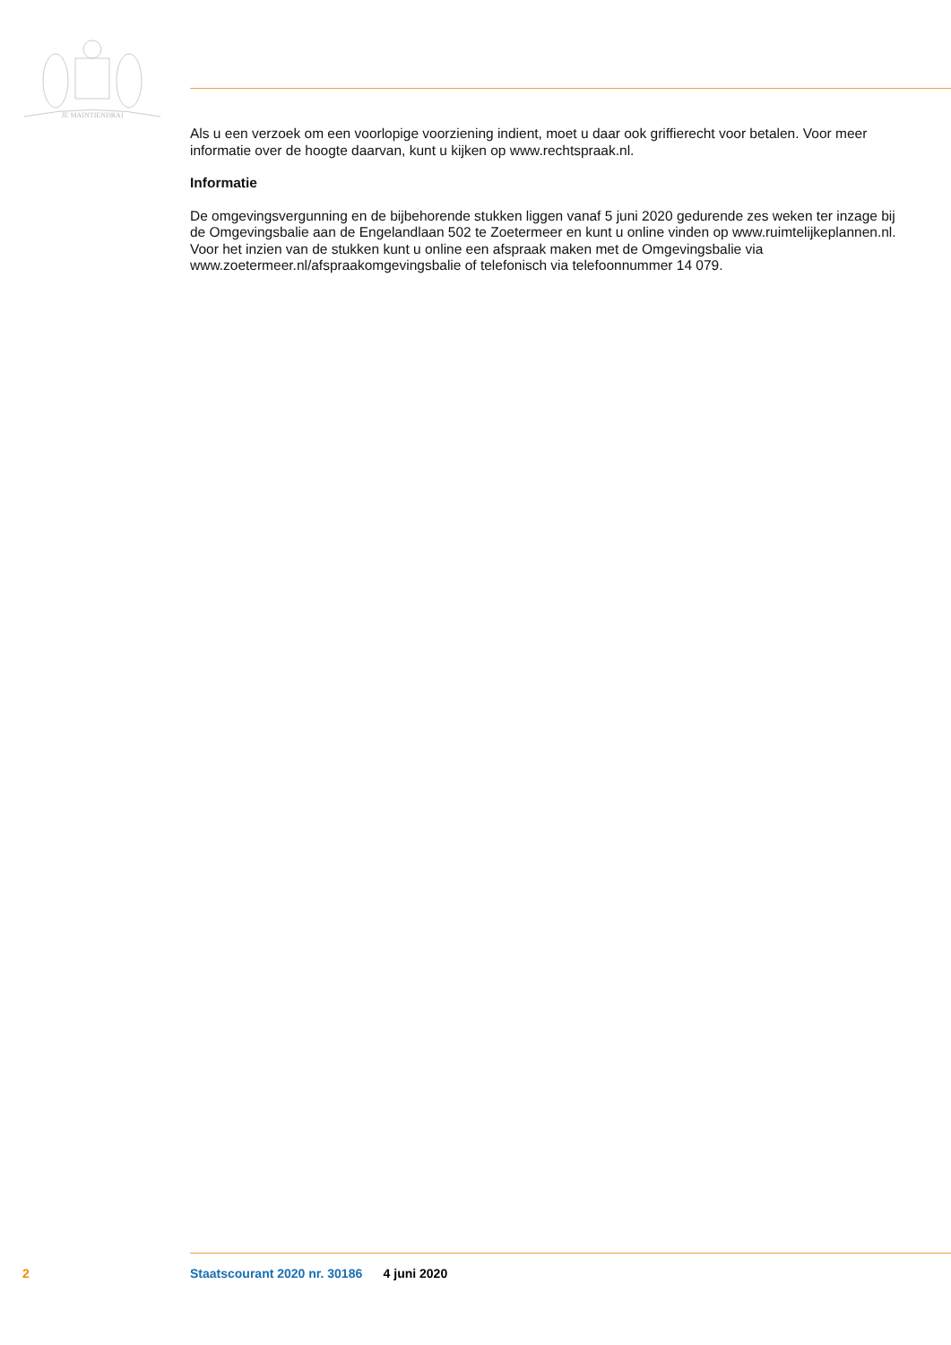JE MAINTIENDRAI
Als u een verzoek om een voorlopige voorziening indient, moet u daar ook griffierecht voor betalen. Voor meer informatie over de hoogte daarvan, kunt u kijken op www.rechtspraak.nl.
Informatie
De omgevingsvergunning en de bijbehorende stukken liggen vanaf 5 juni 2020 gedurende zes weken ter inzage bij de Omgevingsbalie aan de Engelandlaan 502 te Zoetermeer en kunt u online vinden op www.ruimtelijkeplannen.nl. Voor het inzien van de stukken kunt u online een afspraak maken met de Omgevingsbalie via www.zoetermeer.nl/afspraakomgevingsbalie of telefonisch via telefoonnummer 14 079.
2 Staatscourant 2020 nr. 30186 4 juni 2020